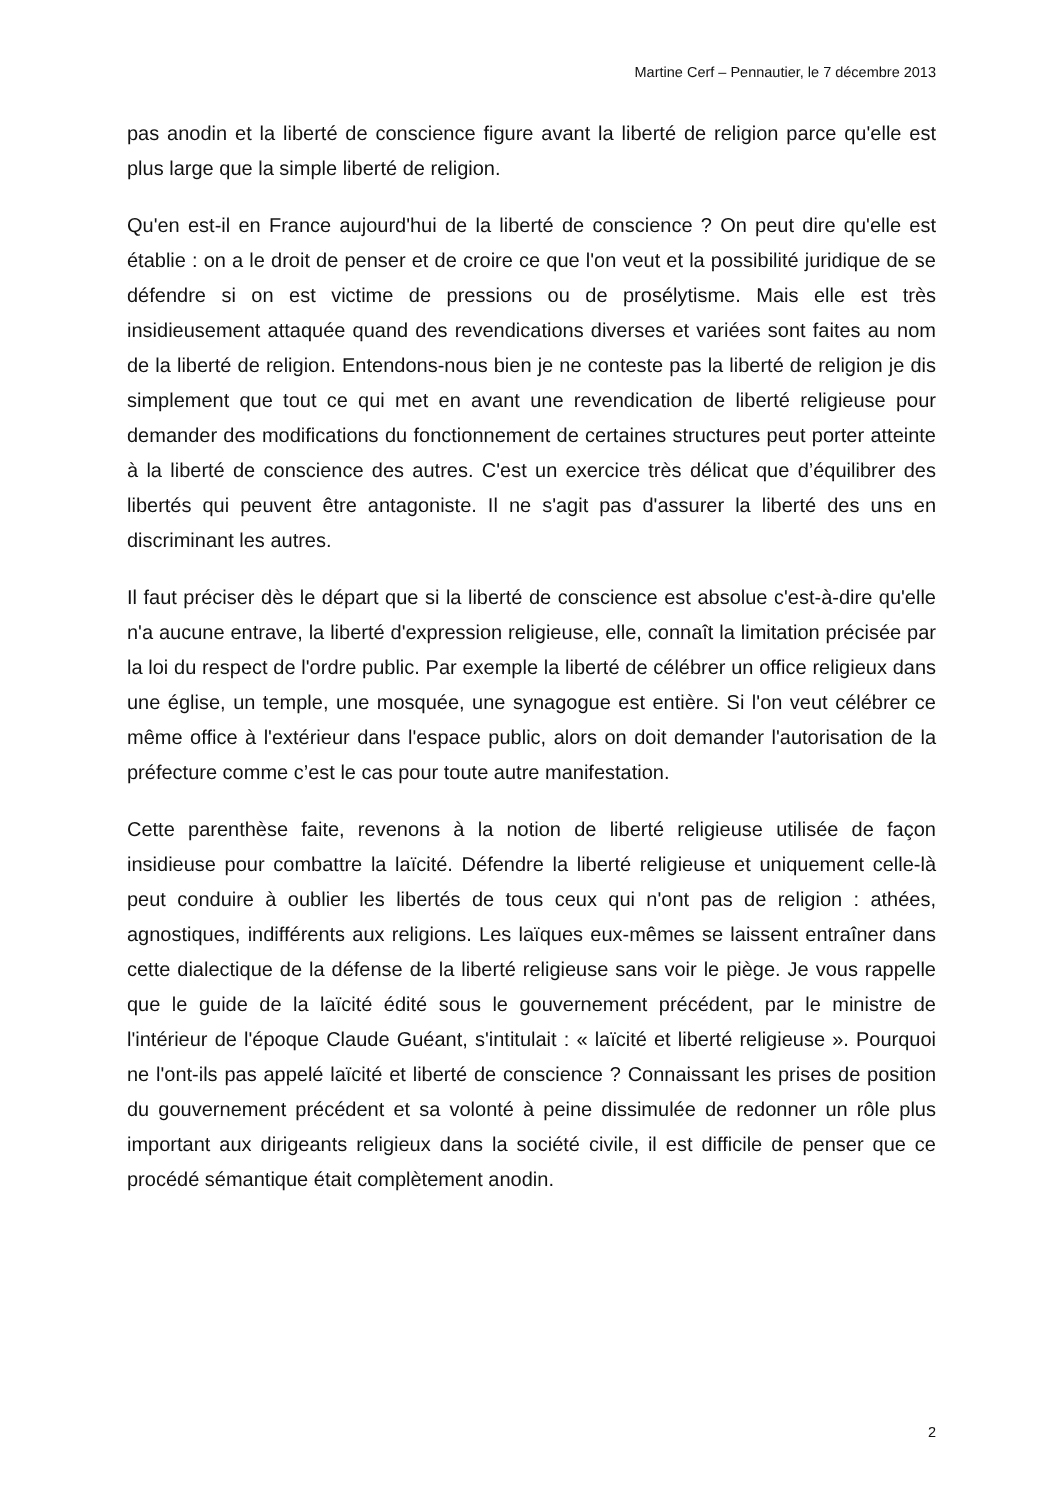Martine Cerf – Pennautier, le 7 décembre 2013
pas anodin et la liberté de conscience figure avant la liberté de religion parce qu'elle est plus large que la simple liberté de religion.
Qu'en est-il en France aujourd'hui de la liberté de conscience ? On peut dire qu'elle est établie : on a le droit de penser et de croire ce que l'on veut et la possibilité juridique de se défendre si on est victime de pressions ou de prosélytisme. Mais elle est très insidieusement attaquée quand des revendications diverses et variées sont faites au nom de la liberté de religion. Entendons-nous bien je ne conteste pas la liberté de religion je dis simplement que tout ce qui met en avant une revendication de liberté religieuse pour demander des modifications du fonctionnement de certaines structures peut porter atteinte à la liberté de conscience des autres. C'est un exercice très délicat que d’équilibrer des libertés qui peuvent être antagoniste. Il ne s'agit pas d'assurer la liberté des uns en discriminant les autres.
Il faut préciser dès le départ que si la liberté de conscience est absolue c'est-à-dire qu'elle n'a aucune entrave, la liberté d'expression religieuse, elle, connaît la limitation précisée par la loi du respect de l'ordre public. Par exemple la liberté de célébrer un office religieux dans une église, un temple, une mosquée, une synagogue est entière. Si l'on veut célébrer ce même office à l'extérieur dans l'espace public, alors on doit demander l'autorisation de la préfecture comme c’est le cas pour toute autre manifestation.
Cette parenthèse faite, revenons à la notion de liberté religieuse utilisée de façon insidieuse pour combattre la laïcité. Défendre la liberté religieuse et uniquement celle-là peut conduire à oublier les libertés de tous ceux qui n'ont pas de religion : athées, agnostiques, indifférents aux religions. Les laïques eux-mêmes se laissent entraîner dans cette dialectique de la défense de la liberté religieuse sans voir le piège. Je vous rappelle que le guide de la laïcité édité sous le gouvernement précédent, par le ministre de l'intérieur de l'époque Claude Guéant, s'intitulait : « laïcité et liberté religieuse ». Pourquoi ne l'ont-ils pas appelé laïcité et liberté de conscience ? Connaissant les prises de position du gouvernement précédent et sa volonté à peine dissimulée de redonner un rôle plus important aux dirigeants religieux dans la société civile, il est difficile de penser que ce procédé sémantique était complètement anodin.
2